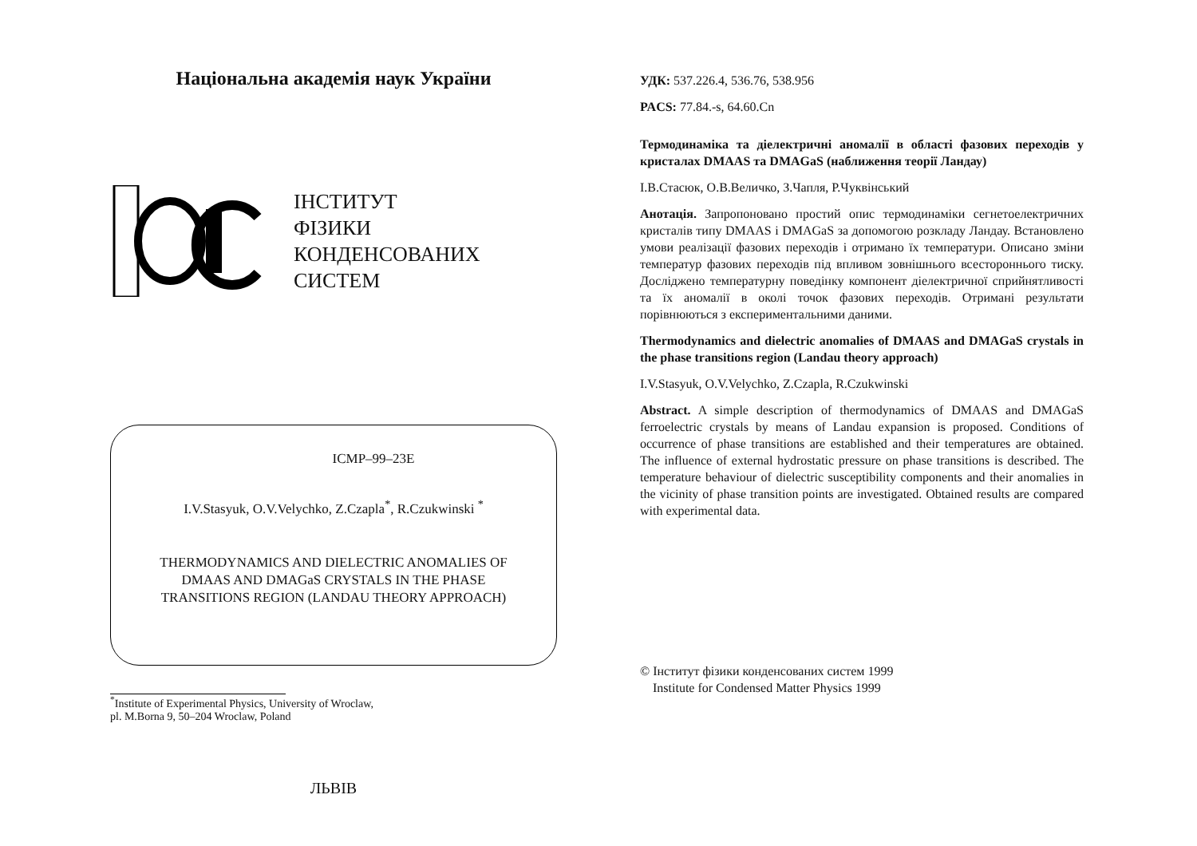Національна академія наук України
ІНСТИТУТ
ФІЗИКИ
КОНДЕНСОВАНИХ
СИСТЕМ
ICMP–99–23E
I.V.Stasyuk, O.V.Velychko, Z.Czapla<sup>*</sup>, R.Czukwinski <sup>*</sup>
THERMODYNAMICS AND DIELECTRIC ANOMALIES OF
DMAAS AND DMAGaS CRYSTALS IN THE PHASE
TRANSITIONS REGION (LANDAU THEORY APPROACH)
<sup>*</sup> Institute of Experimental Physics, University of Wroclaw,
pl. M.Borna 9, 50–204 Wroclaw, Poland
ЛЬВІВ
УДК: 537.226.4, 536.76, 538.956
PACS: 77.84.-s, 64.60.Cn
Термодинаміка та діелектричні аномалії в області фазових переходів у кристалах DMAAS та DMAGaS (наближення теорії Ландау)
І.В.Стасюк, О.В.Величко, З.Чапля, Р.Чуквінський
Анотація. Запропоновано простий опис термодинаміки сегнетоелектричних кристалів типу DMAAS і DMAGaS за допомогою розкладу Ландау. Встановлено умови реалізації фазових переходів і отримано їх температури. Описано зміни температур фазових переходів під впливом зовнішнього всестороннього тиску. Досліджено температурну поведінку компонент діелектричної сприйнятливості та їх аномалії в околі точок фазових переходів. Отримані результати порівнюються з експериментальними даними.
Thermodynamics and dielectric anomalies of DMAAS and DMAGaS crystals in the phase transitions region (Landau theory approach)
I.V.Stasyuk, O.V.Velychko, Z.Czapla, R.Czukwinski
Abstract. A simple description of thermodynamics of DMAAS and DMAGaS ferroelectric crystals by means of Landau expansion is proposed. Conditions of occurrence of phase transitions are established and their temperatures are obtained. The influence of external hydrostatic pressure on phase transitions is described. The temperature behaviour of dielectric susceptibility components and their anomalies in the vicinity of phase transition points are investigated. Obtained results are compared with experimental data.
© Інститут фізики конденсованих систем 1999
Institute for Condensed Matter Physics 1999